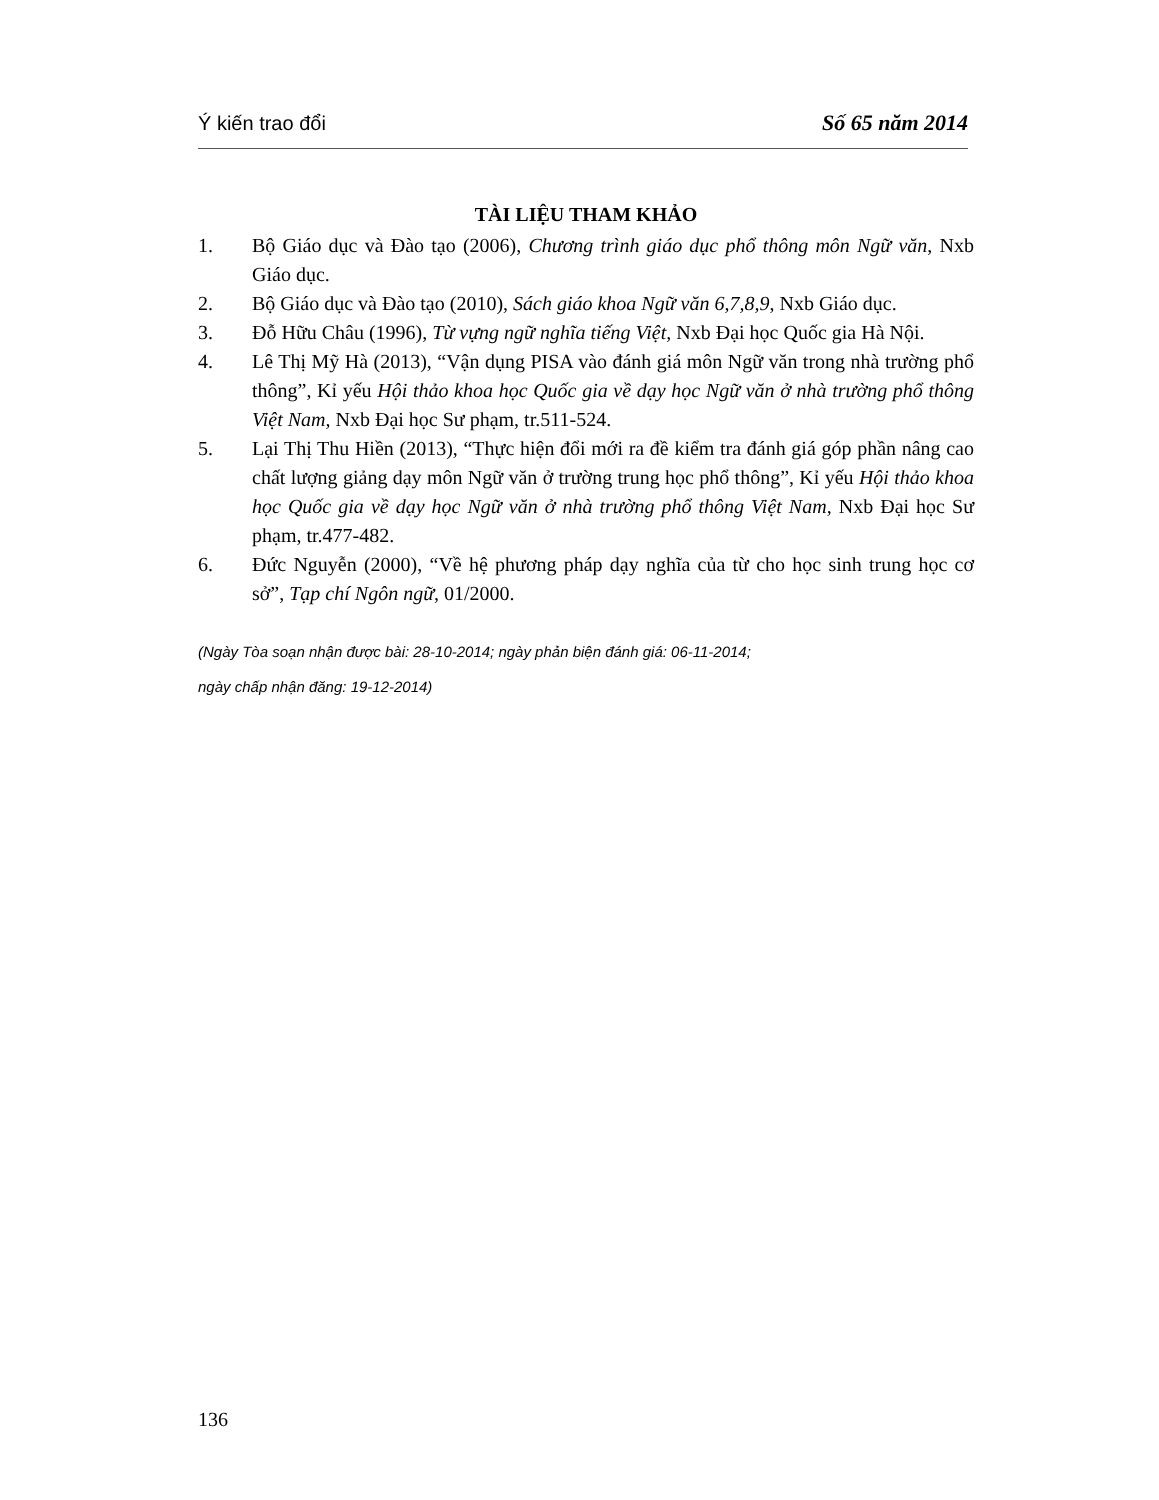Ý kiến trao đổi Số 65 năm 2014
TÀI LIỆU THAM KHẢO
1. Bộ Giáo dục và Đào tạo (2006), Chương trình giáo dục phổ thông môn Ngữ văn, Nxb Giáo dục.
2. Bộ Giáo dục và Đào tạo (2010), Sách giáo khoa Ngữ văn 6,7,8,9, Nxb Giáo dục.
3. Đỗ Hữu Châu (1996), Từ vựng ngữ nghĩa tiếng Việt, Nxb Đại học Quốc gia Hà Nội.
4. Lê Thị Mỹ Hà (2013), “Vận dụng PISA vào đánh giá môn Ngữ văn trong nhà trường phổ thông”, Kỉ yếu Hội thảo khoa học Quốc gia về dạy học Ngữ văn ở nhà trường phổ thông Việt Nam, Nxb Đại học Sư phạm, tr.511-524.
5. Lại Thị Thu Hiền (2013), “Thực hiện đổi mới ra đề kiểm tra đánh giá góp phần nâng cao chất lượng giảng dạy môn Ngữ văn ở trường trung học phổ thông”, Kỉ yếu Hội thảo khoa học Quốc gia về dạy học Ngữ văn ở nhà trường phổ thông Việt Nam, Nxb Đại học Sư phạm, tr.477-482.
6. Đức Nguyễn (2000), “Về hệ phương pháp dạy nghĩa của từ cho học sinh trung học cơ sở”, Tạp chí Ngôn ngữ, 01/2000.
(Ngày Tòa soạn nhận được bài: 28-10-2014; ngày phản biện đánh giá: 06-11-2014;
ngày chấp nhận đăng: 19-12-2014)
136